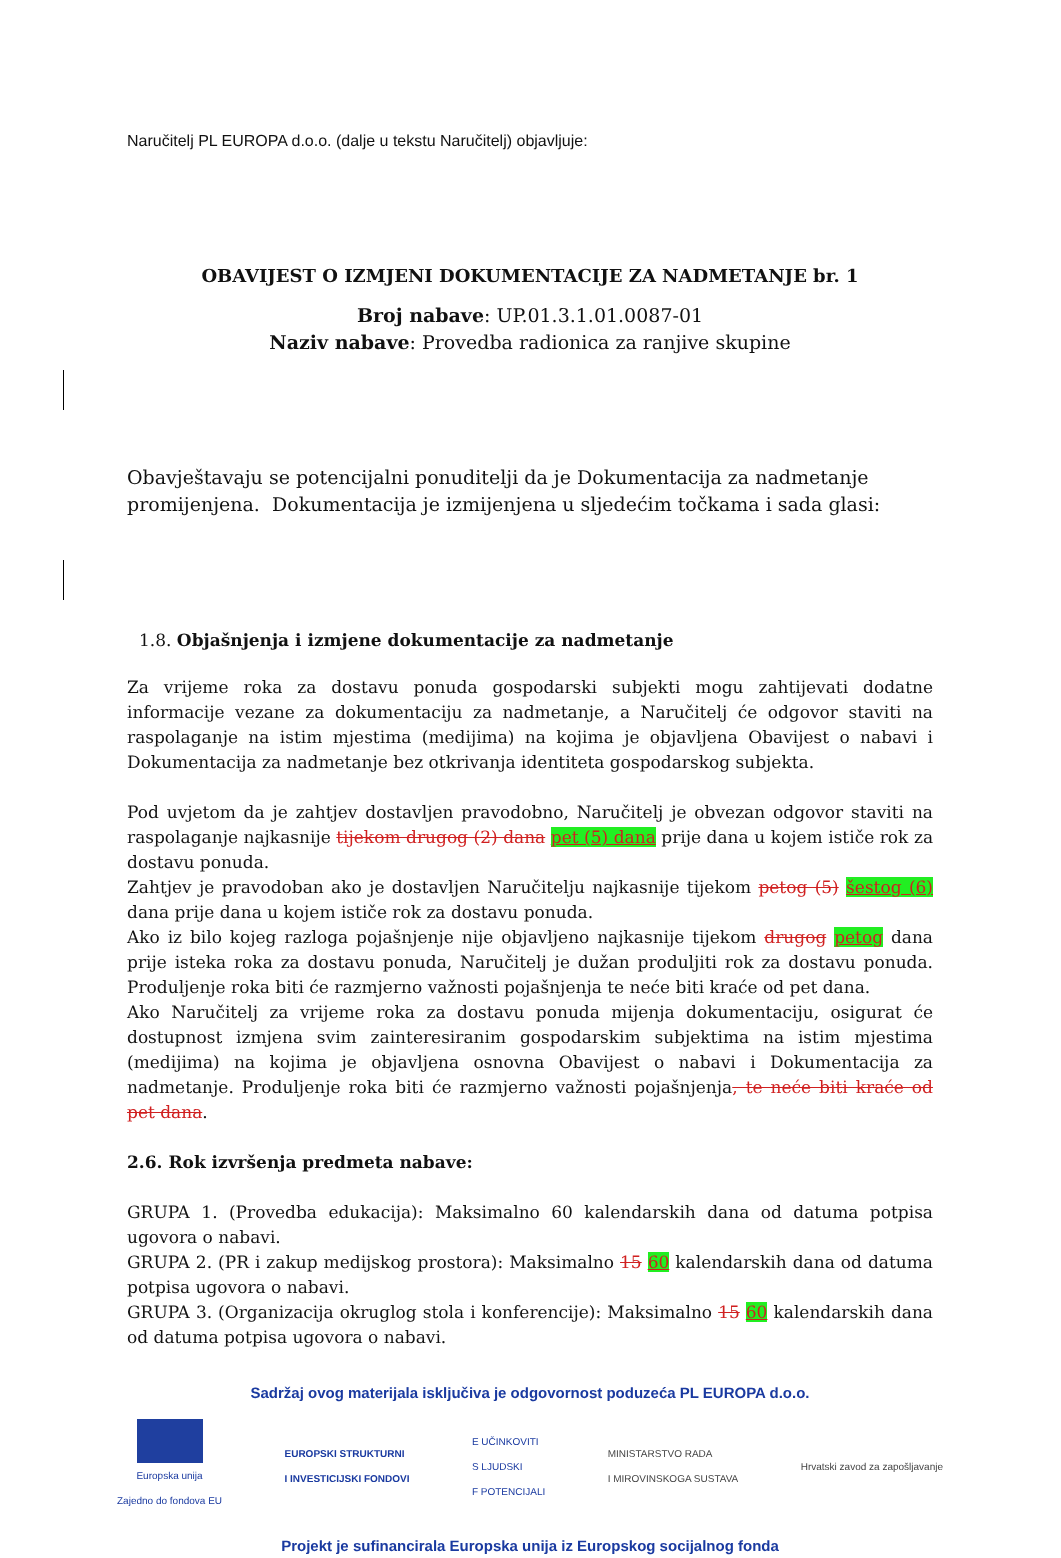Naručitelj PL EUROPA d.o.o. (dalje u tekstu Naručitelj) objavljuje:
OBAVIJEST O IZMJENI DOKUMENTACIJE ZA NADMETANJE br. 1
Broj nabave: UP.01.3.1.01.0087-01
Naziv nabave: Provedba radionica za ranjive skupine
Obavještavaju se potencijalni ponuditelji da je Dokumentacija za nadmetanje promijenjena. Dokumentacija je izmijenjena u sljedećim točkama i sada glasi:
1.8. Objašnjenja i izmjene dokumentacije za nadmetanje
Za vrijeme roka za dostavu ponuda gospodarski subjekti mogu zahtijevati dodatne informacije vezane za dokumentaciju za nadmetanje, a Naručitelj će odgovor staviti na raspolaganje na istim mjestima (medijima) na kojima je objavljena Obavijest o nabavi i Dokumentacija za nadmetanje bez otkrivanja identiteta gospodarskog subjekta.
Pod uvjetom da je zahtjev dostavljen pravodobno, Naručitelj je obvezan odgovor staviti na raspolaganje najkasnije tijekom drugog (2) dana pet (5) dana prije dana u kojem ističe rok za dostavu ponuda.
Zahtjev je pravodoban ako je dostavljen Naručitelju najkasnije tijekom petog (5) šestog (6) dana prije dana u kojem ističe rok za dostavu ponuda.
Ako iz bilo kojeg razloga pojašnjenje nije objavljeno najkasnije tijekom drugog petog dana prije isteka roka za dostavu ponuda, Naručitelj je dužan produljiti rok za dostavu ponuda. Produljenje roka biti će razmjerno važnosti pojašnjenja te neće biti kraće od pet dana.
Ako Naručitelj za vrijeme roka za dostavu ponuda mijenja dokumentaciju, osigurat će dostupnost izmjena svim zainteresiranim gospodarskim subjektima na istim mjestima (medijima) na kojima je objavljena osnovna Obavijest o nabavi i Dokumentacija za nadmetanje. Produljenje roka biti će razmjerno važnosti pojašnjenja, te neće biti kraće od pet dana.
2.6. Rok izvršenja predmeta nabave:
GRUPA 1. (Provedba edukacija): Maksimalno 60 kalendarskih dana od datuma potpisa ugovora o nabavi.
GRUPA 2. (PR i zakup medijskog prostora): Maksimalno 15 60 kalendarskih dana od datuma potpisa ugovora o nabavi.
GRUPA 3. (Organizacija okruglog stola i konferencije): Maksimalno 15 60 kalendarskih dana od datuma potpisa ugovora o nabavi.
Sadržaj ovog materijala isključiva je odgovornost poduzeća PL EUROPA d.o.o.
Europska unija
Zajedno do fondova EU
EUROPSKI STRUKTURNI
I INVESTICIJSKI FONDOVI
E UČINKOVITI
S LJUDSKI
F POTENCIJALI
MINISTARSTVO RADA
I MIROVINSKOGA SUSTAVA
Hrvatski zavod za zapošljavanje
Projekt je sufinancirala Europska unija iz Europskog socijalnog fonda